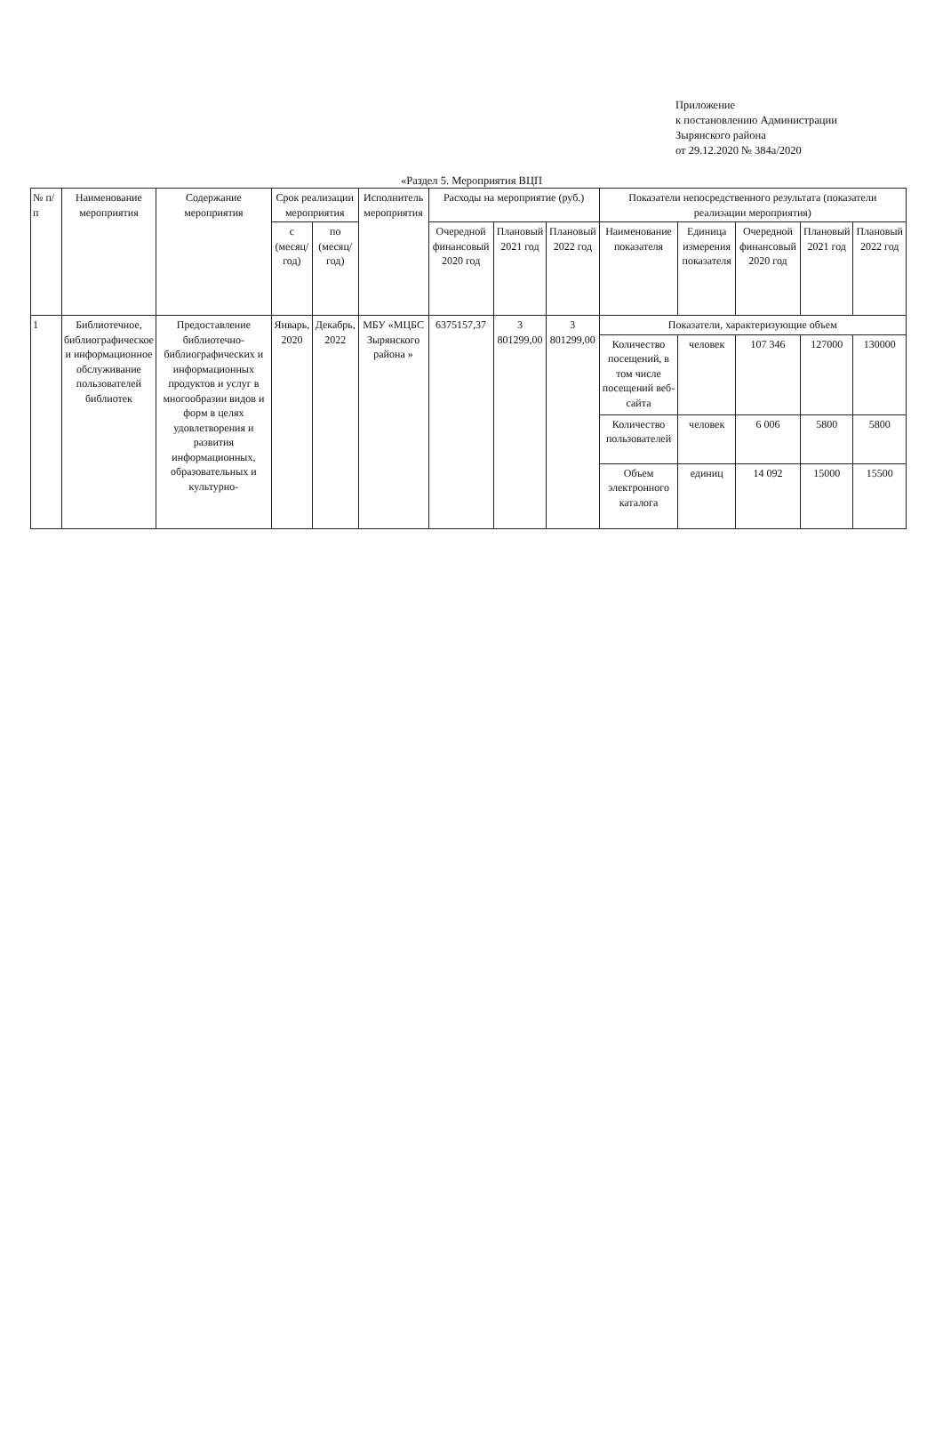Приложение
к постановлению Администрации
Зырянского района
от 29.12.2020 № 384а/2020
«Раздел 5. Мероприятия ВЦП
| № п/п | Наименование мероприятия | Содержание мероприятия | Срок реализации мероприятия | | Исполнитель мероприятия | Расходы на мероприятие (руб.) | | | Показатели непосредственного результата (показатели реализации мероприятия) | | | | |
| --- | --- | --- | --- | --- | --- | --- | --- | --- | --- | --- | --- | --- | --- |
| | | | с (месяц/ год) | по (месяц/ год) | | Очередной финансовый 2020 год | Плановый 2021 год | Плановый 2022 год | Наименование показателя | Единица измерения показателя | Очередной финансовый 2020 год | Плановый 2021 год | Плановый 2022 год |
| 1 | Библиотечное, библиографическое и информационное обслуживание пользователей библиотек | Предоставление библиотечно-библиографических и информационных продуктов и услуг в многообразии видов и форм в целях удовлетворения и развития информационных, образовательных и культурно- | Январь, 2020 | Декабрь, 2022 | МБУ «МЦБС Зырянского района » | 6375157,37 | 3 801299,00 | 3 801299,00 | Показатели, характеризующие объем | | | | |
| | | | | | | | | | Количество посещений, в том числе посещений веб-сайта | человек | 107 346 | 127000 | 130000 |
| | | | | | | | | | Количество пользователей | человек | 6 006 | 5800 | 5800 |
| | | | | | | | | | Объем электронного каталога | единиц | 14 092 | 15000 | 15500 |